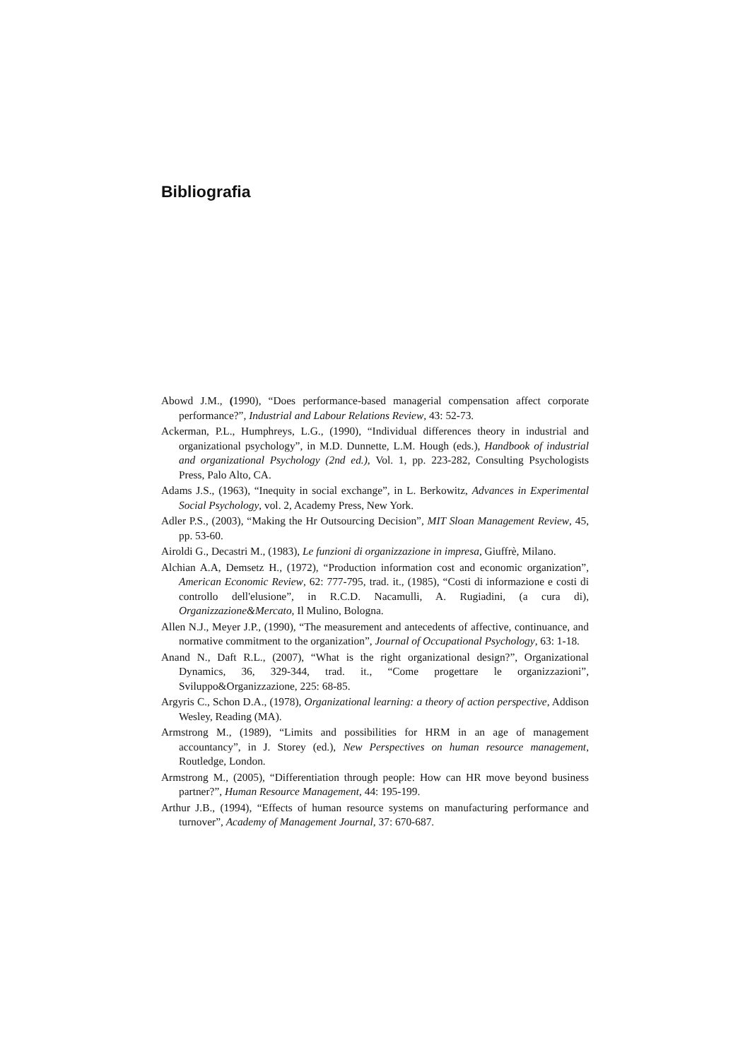Bibliografia
Abowd J.M., (1990), “Does performance-based managerial compensation affect corporate performance?”, Industrial and Labour Relations Review, 43: 52-73.
Ackerman, P.L., Humphreys, L.G., (1990), “Individual differences theory in industrial and organizational psychology”, in M.D. Dunnette, L.M. Hough (eds.), Handbook of industrial and organizational Psychology (2nd ed.), Vol. 1, pp. 223-282, Consulting Psychologists Press, Palo Alto, CA.
Adams J.S., (1963), “Inequity in social exchange”, in L. Berkowitz, Advances in Experimental Social Psychology, vol. 2, Academy Press, New York.
Adler P.S., (2003), “Making the Hr Outsourcing Decision”, MIT Sloan Management Review, 45, pp. 53-60.
Airoldi G., Decastri M., (1983), Le funzioni di organizzazione in impresa, Giuffrè, Milano.
Alchian A.A, Demsetz H., (1972), “Production information cost and economic organization”, American Economic Review, 62: 777-795, trad. it., (1985), “Costi di informazione e costi di controllo dell'elusione”, in R.C.D. Nacamulli, A. Rugiadini, (a cura di), Organizzazione&Mercato, Il Mulino, Bologna.
Allen N.J., Meyer J.P., (1990), “The measurement and antecedents of affective, continuance, and normative commitment to the organization”, Journal of Occupational Psychology, 63: 1-18.
Anand N., Daft R.L., (2007), “What is the right organizational design?”, Organizational Dynamics, 36, 329-344, trad. it., “Come progettare le organizzazioni”, Sviluppo&Organizzazione, 225: 68-85.
Argyris C., Schon D.A., (1978), Organizational learning: a theory of action perspective, Addison Wesley, Reading (MA).
Armstrong M., (1989), “Limits and possibilities for HRM in an age of management accountancy”, in J. Storey (ed.), New Perspectives on human resource management, Routledge, London.
Armstrong M., (2005), “Differentiation through people: How can HR move beyond business partner?”, Human Resource Management, 44: 195-199.
Arthur J.B., (1994), “Effects of human resource systems on manufacturing performance and turnover”, Academy of Management Journal, 37: 670-687.